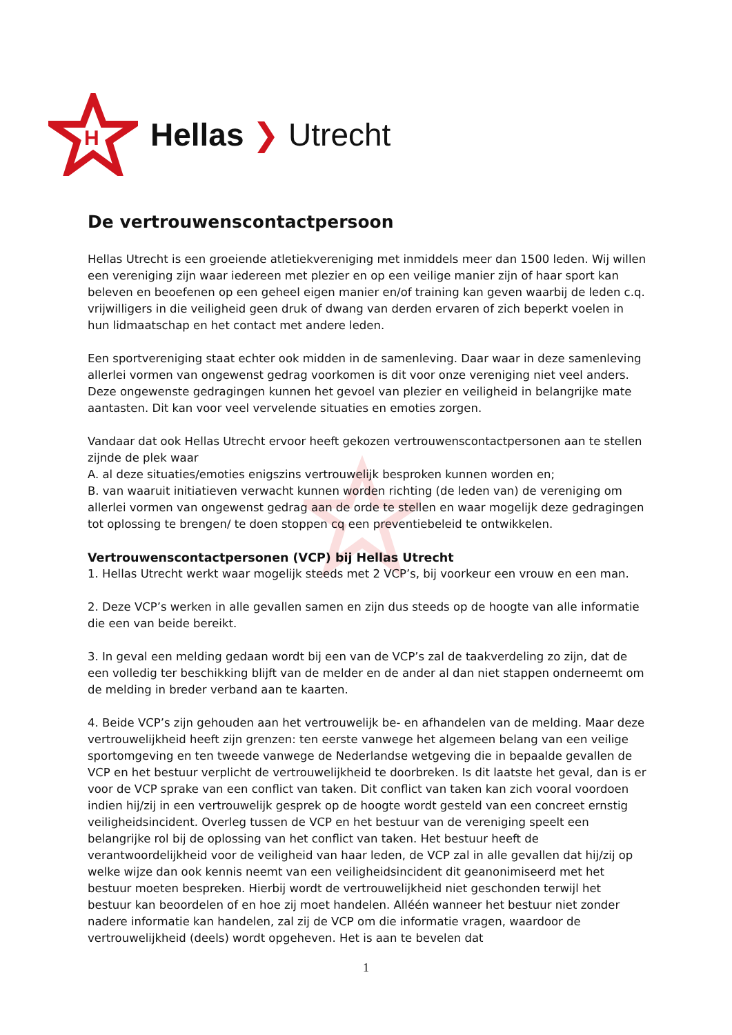H
Hellas ❯ Utrecht
De vertrouwenscontactpersoon
Hellas Utrecht is een groeiende atletiekvereniging met inmiddels meer dan 1500 leden. Wij willen een vereniging zijn waar iedereen met plezier en op een veilige manier zijn of haar sport kan beleven en beoefenen op een geheel eigen manier en/of training kan geven waarbij de leden c.q. vrijwilligers in die veiligheid geen druk of dwang van derden ervaren of zich beperkt voelen in hun lidmaatschap en het contact met andere leden.
Een sportvereniging staat echter ook midden in de samenleving. Daar waar in deze samenleving allerlei vormen van ongewenst gedrag voorkomen is dit voor onze vereniging niet veel anders. Deze ongewenste gedragingen kunnen het gevoel van plezier en veiligheid in belangrijke mate aantasten. Dit kan voor veel vervelende situaties en emoties zorgen.
Vandaar dat ook Hellas Utrecht ervoor heeft gekozen vertrouwenscontactpersonen aan te stellen zijnde de plek waar
A. al deze situaties/emoties enigszins vertrouwelijk besproken kunnen worden en;
B. van waaruit initiatieven verwacht kunnen worden richting (de leden van) de vereniging om allerlei vormen van ongewenst gedrag aan de orde te stellen en waar mogelijk deze gedragingen tot oplossing te brengen/ te doen stoppen cq een preventiebeleid te ontwikkelen.
Vertrouwenscontactpersonen (VCP) bij Hellas Utrecht
1. Hellas Utrecht werkt waar mogelijk steeds met 2 VCP’s, bij voorkeur een vrouw en een man.
2. Deze VCP’s werken in alle gevallen samen en zijn dus steeds op de hoogte van alle informatie die een van beide bereikt.
3. In geval een melding gedaan wordt bij een van de VCP’s zal de taakverdeling zo zijn, dat de een volledig ter beschikking blijft van de melder en de ander al dan niet stappen onderneemt om de melding in breder verband aan te kaarten.
4. Beide VCP’s zijn gehouden aan het vertrouwelijk be- en afhandelen van de melding. Maar deze vertrouwelijkheid heeft zijn grenzen: ten eerste vanwege het algemeen belang van een veilige sportomgeving en ten tweede vanwege de Nederlandse wetgeving die in bepaalde gevallen de VCP en het bestuur verplicht de vertrouwelijkheid te doorbreken. Is dit laatste het geval, dan is er voor de VCP sprake van een conflict van taken. Dit conflict van taken kan zich vooral voordoen indien hij/zij in een vertrouwelijk gesprek op de hoogte wordt gesteld van een concreet ernstig veiligheidsincident. Overleg tussen de VCP en het bestuur van de vereniging speelt een belangrijke rol bij de oplossing van het conflict van taken. Het bestuur heeft de verantwoordelijkheid voor de veiligheid van haar leden, de VCP zal in alle gevallen dat hij/zij op welke wijze dan ook kennis neemt van een veiligheidsincident dit geanonimiseerd met het bestuur moeten bespreken. Hierbij wordt de vertrouwelijkheid niet geschonden terwijl het bestuur kan beoordelen of en hoe zij moet handelen. Alléén wanneer het bestuur niet zonder nadere informatie kan handelen, zal zij de VCP om die informatie vragen, waardoor de vertrouwelijkheid (deels) wordt opgeheven. Het is aan te bevelen dat
1